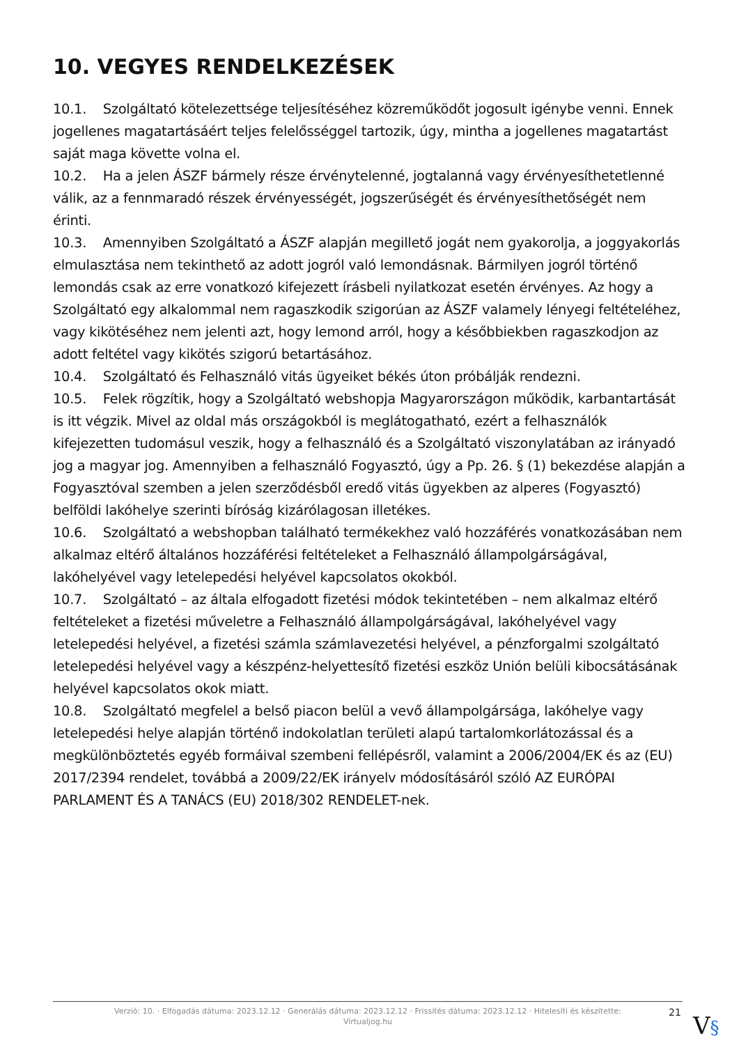10. VEGYES RENDELKEZÉSEK
10.1. Szolgáltató kötelezettsége teljesítéséhez közreműködőt jogosult igénybe venni. Ennek jogellenes magatartásáért teljes felelősséggel tartozik, úgy, mintha a jogellenes magatartást saját maga követte volna el.
10.2. Ha a jelen ÁSZF bármely része érvénytelenné, jogtalanná vagy érvényesíthetetlenné válik, az a fennmaradó részek érvényességét, jogszerűségét és érvényesíthetőségét nem érinti.
10.3. Amennyiben Szolgáltató a ÁSZF alapján megillető jogát nem gyakorolja, a joggyakorlás elmulasztása nem tekinthető az adott jogról való lemondásnak. Bármilyen jogról történő lemondás csak az erre vonatkozó kifejezett írásbeli nyilatkozat esetén érvényes. Az hogy a Szolgáltató egy alkalommal nem ragaszkodik szigorúan az ÁSZF valamely lényegi feltételéhez, vagy kikötéséhez nem jelenti azt, hogy lemond arról, hogy a későbbiekben ragaszkodjon az adott feltétel vagy kikötés szigorú betartásához.
10.4. Szolgáltató és Felhasználó vitás ügyeiket békés úton próbálják rendezni.
10.5. Felek rögzítik, hogy a Szolgáltató webshopja Magyarországon működik, karbantartását is itt végzik. Mivel az oldal más országokból is meglátogatható, ezért a felhasználók kifejezetten tudomásul veszik, hogy a felhasználó és a Szolgáltató viszonylatában az irányadó jog a magyar jog. Amennyiben a felhasználó Fogyasztó, úgy a Pp. 26. § (1) bekezdése alapján a Fogyasztóval szemben a jelen szerződésből eredő vitás ügyekben az alperes (Fogyasztó) belföldi lakóhelye szerinti bíróság kizárólagosan illetékes.
10.6. Szolgáltató a webshopban található termékekhez való hozzáférés vonatkozásában nem alkalmaz eltérő általános hozzáférési feltételeket a Felhasználó állampolgárságával, lakóhelyével vagy letelepedési helyével kapcsolatos okokból.
10.7. Szolgáltató – az általa elfogadott fizetési módok tekintetében – nem alkalmaz eltérő feltételeket a fizetési műveletre a Felhasználó állampolgárságával, lakóhelyével vagy letelepedési helyével, a fizetési számla számlavezetési helyével, a pénzforgalmi szolgáltató letelepedési helyével vagy a készpénz-helyettesítő fizetési eszköz Unión belüli kibocsátásának helyével kapcsolatos okok miatt.
10.8. Szolgáltató megfelel a belső piacon belül a vevő állampolgársága, lakóhelye vagy letelepedési helye alapján történő indokolatlan területi alapú tartalomkorlátozással és a megkülönböztetés egyéb formáival szembeni fellépésről, valamint a 2006/2004/EK és az (EU) 2017/2394 rendelet, továbbá a 2009/22/EK irányelv módosításáról szóló AZ EURÓPAI PARLAMENT ÉS A TANÁCS (EU) 2018/302 RENDELET-nek.
Verzió: 10. · Elfogadás dátuma: 2023.12.12 · Generálás dátuma: 2023.12.12 · Frissítés dátuma: 2023.12.12 · Hitelesíti és készítette:
Virtualjog.hu
21 V§